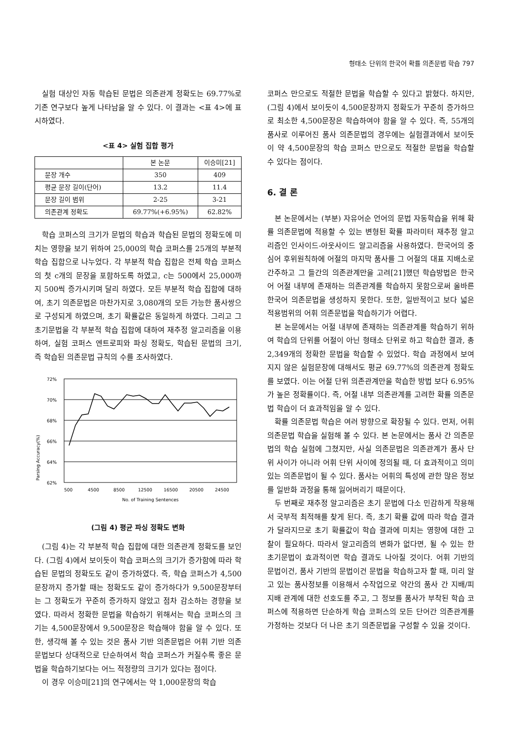형태소 단위의 한국어 확률 의존문법 학습 797
실험 대상인 자동 학습된 문법은 의존관계 정확도는 69.77%로 기존 연구보다 높게 나타남을 알 수 있다. 이 결과는 <표 4>에 표시하였다.
<표 4> 실험 집합 평가
| | 본 논문 | 이승미[21] |
| --- | --- | --- |
| 문장 개수 | 350 | 409 |
| 평균 문장 길이(단어) | 13.2 | 11.4 |
| 문장 길이 범위 | 2-25 | 3-21 |
| 의존관계 정확도 | 69.77%(+6.95%) | 62.82% |
학습 코퍼스의 크기가 문법의 학습과 학습된 문법의 정확도에 미치는 영향을 보기 위하여 25,000의 학습 코퍼스를 25개의 부분적 학습 집합으로 나누었다. 각 부분적 학습 집합은 전체 학습 코퍼스의 첫 c개의 문장을 포함하도록 하였고, c는 500에서 25,000까지 500씩 증가시키며 달리 하였다. 모든 부분적 학습 집합에 대하여, 초기 의존문법은 마찬가지로 3,080개의 모든 가능한 품사쌍으로 구성되게 하였으며, 초기 확률값은 동일하게 하였다. 그리고 그 초기문법을 각 부분적 학습 집합에 대하여 재추정 알고리즘을 이용하여, 실험 코퍼스 엔트로피와 파싱 정확도, 학습된 문법의 크기, 즉 학습된 의존문법 규칙의 수를 조사하였다.
Parsing Accuracy(%)
72%
70%
68%
66%
64%
62%
500
4500
8500
12500
16500
20500
24500
No. of Training Sentences
(그림 4) 평균 파싱 정확도 변화
(그림 4)는 각 부분적 학습 집합에 대한 의존관계 정확도를 보인다. (그림 4)에서 보이듯이 학습 코퍼스의 크기가 증가함에 따라 학습된 문법의 정확도도 같이 증가하였다. 즉, 학습 코퍼스가 4,500문장까지 증가할 때는 정확도도 같이 증가하다가 9,500문장부터는 그 정확도가 꾸준히 증가하지 않았고 점차 감소하는 경향을 보였다. 따라서 정확한 문법을 학습하기 위해서는 학습 코퍼스의 크기는 4,500문장에서 9,500문장은 학습해야 함을 알 수 있다. 또한, 생각해 볼 수 있는 것은 품사 기반 의존문법은 어휘 기반 의존문법보다 상대적으로 단순하여서 학습 코퍼스가 커질수록 좋은 문법을 학습하기보다는 어느 적정량의 크기가 있다는 점이다.
이 경우 이승미[21]의 연구에서는 약 1,000문장의 학습
코퍼스 만으로도 적절한 문법을 학습할 수 있다고 밝혔다. 하지만, (그림 4)에서 보이듯이 4,500문장까지 정확도가 꾸준히 증가하므로 최소한 4,500문장은 학습하여야 함을 알 수 있다. 즉, 55개의 품사로 이루어진 품사 의존문법의 경우에는 실험결과에서 보이듯이 약 4,500문장의 학습 코퍼스 만으로도 적절한 문법을 학습할 수 있다는 점이다.
6. 결 론
본 논문에서는 (부분) 자유어순 언어의 문법 자동학습을 위해 확률 의존문법에 적용할 수 있는 변형된 확률 파라미터 재추정 알고리즘인 인사이드-아웃사이드 알고리즘을 사용하였다. 한국어의 중심어 후위원칙하에 어절의 마지막 품사를 그 어절의 대표 지배소로 간주하고 그 들간의 의존관계만을 고려[21]했던 학습방법은 한국어 어절 내부에 존재하는 의존관계를 학습하지 못함으로써 올바른 한국어 의존문법을 생성하지 못한다. 또한, 일반적이고 보다 넓은 적용범위의 어휘 의존문법을 학습하기가 어렵다.
본 논문에서는 어절 내부에 존재하는 의존관계를 학습하기 위하여 학습의 단위를 어절이 아닌 형태소 단위로 하고 학습한 결과, 총 2,349개의 정확한 문법을 학습할 수 있었다. 학습 과정에서 보여지지 않은 실험문장에 대해서도 평균 69.77%의 의존관계 정확도를 보였다. 이는 어절 단위 의존관계만을 학습한 방법 보다 6.95%가 높은 정확률이다. 즉, 어절 내부 의존관계를 고려한 확률 의존문법 학습이 더 효과적임을 알 수 있다.
확률 의존문법 학습은 여러 방향으로 확장될 수 있다. 먼저, 어휘 의존문법 학습을 실험해 볼 수 있다. 본 논문에서는 품사 간 의존문법의 학습 실험에 그쳤지만, 사실 의존문법은 의존관계가 품사 단위 사이가 아니라 어휘 단위 사이에 정의될 때, 더 효과적이고 의미 있는 의존문법이 될 수 있다. 품사는 어휘의 특성에 관한 많은 정보를 일반화 과정을 통해 잃어버리기 때문이다.
두 번째로 재추정 알고리즘은 초기 문법에 다소 민감하게 작용해서 국부적 최적해를 찾게 된다. 즉, 초기 확률 값에 따라 학습 결과가 달라지므로 초기 확률값이 학습 결과에 미치는 영향에 대한 고찰이 필요하다. 따라서 알고리즘의 변화가 없다면, 될 수 있는 한 초기문법이 효과적이면 학습 결과도 나아질 것이다. 어휘 기반의 문법이건, 품사 기반의 문법이건 문법을 학습하고자 할 때, 미리 알고 있는 품사정보를 이용해서 수작업으로 약간의 품사 간 지배/피지배 관계에 대한 선호도를 주고, 그 정보를 품사가 부착된 학습 코퍼스에 적용하면 단순하게 학습 코퍼스의 모든 단어간 의존관계를 가정하는 것보다 더 나은 초기 의존문법을 구성할 수 있을 것이다.